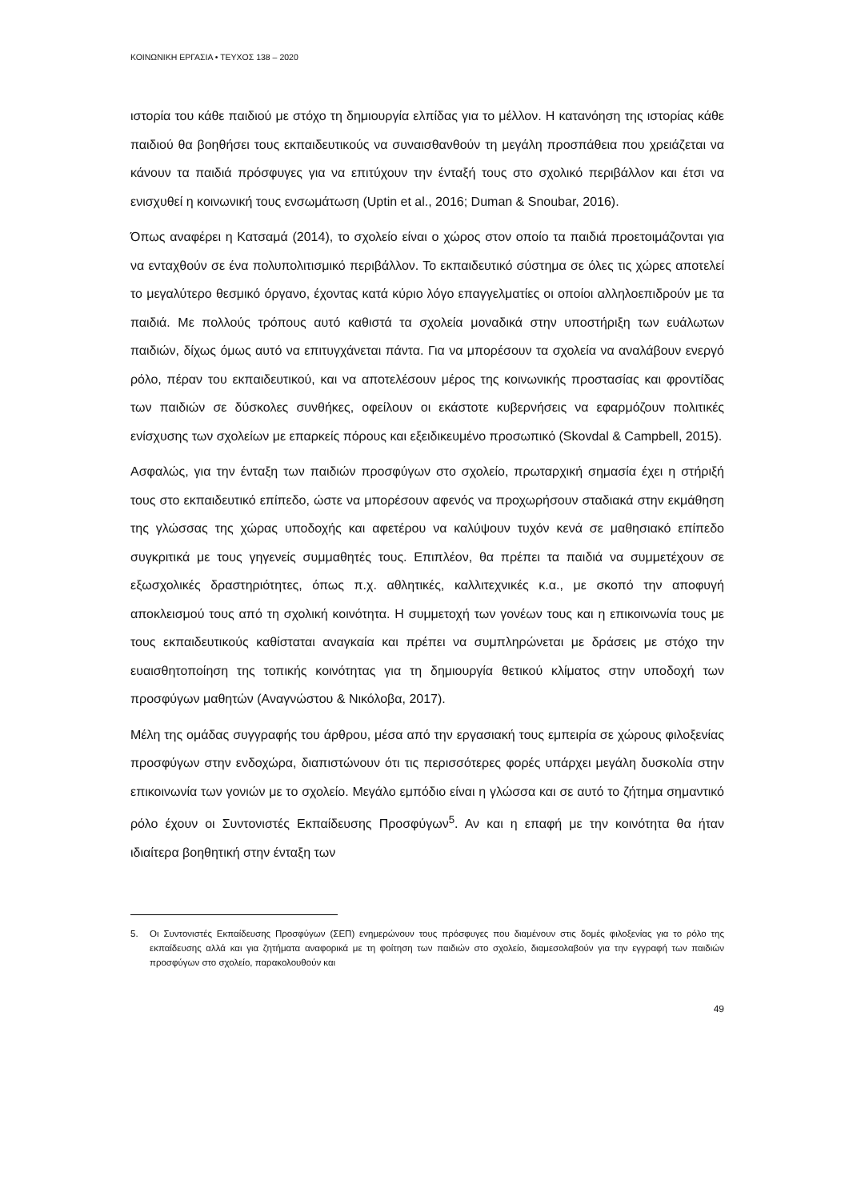ΚΟΙΝΩΝΙΚΗ ΕΡΓΑΣΙΑ • ΤΕΥΧΟΣ 138 – 2020
ιστορία του κάθε παιδιού με στόχο τη δημιουργία ελπίδας για το μέλλον. Η κατανόηση της ιστορίας κάθε παιδιού θα βοηθήσει τους εκπαιδευτικούς να συναισθανθούν τη μεγάλη προσπάθεια που χρειάζεται να κάνουν τα παιδιά πρόσφυγες για να επιτύχουν την ένταξή τους στο σχολικό περιβάλλον και έτσι να ενισχυθεί η κοινωνική τους ενσωμάτωση (Uptin et al., 2016; Duman & Snoubar, 2016).
Όπως αναφέρει η Κατσαμά (2014), το σχολείο είναι ο χώρος στον οποίο τα παιδιά προετοιμάζονται για να ενταχθούν σε ένα πολυπολιτισμικό περιβάλλον. Το εκπαιδευτικό σύστημα σε όλες τις χώρες αποτελεί το μεγαλύτερο θεσμικό όργανο, έχοντας κατά κύριο λόγο επαγγελματίες οι οποίοι αλληλοεπιδρούν με τα παιδιά. Με πολλούς τρόπους αυτό καθιστά τα σχολεία μοναδικά στην υποστήριξη των ευάλωτων παιδιών, δίχως όμως αυτό να επιτυγχάνεται πάντα. Για να μπορέσουν τα σχολεία να αναλάβουν ενεργό ρόλο, πέραν του εκπαιδευτικού, και να αποτελέσουν μέρος της κοινωνικής προστασίας και φροντίδας των παιδιών σε δύσκολες συνθήκες, οφείλουν οι εκάστοτε κυβερνήσεις να εφαρμόζουν πολιτικές ενίσχυσης των σχολείων με επαρκείς πόρους και εξειδικευμένο προσωπικό (Skovdal & Campbell, 2015).
Ασφαλώς, για την ένταξη των παιδιών προσφύγων στο σχολείο, πρωταρχική σημασία έχει η στήριξή τους στο εκπαιδευτικό επίπεδο, ώστε να μπορέσουν αφενός να προχωρήσουν σταδιακά στην εκμάθηση της γλώσσας της χώρας υποδοχής και αφετέρου να καλύψουν τυχόν κενά σε μαθησιακό επίπεδο συγκριτικά με τους γηγενείς συμμαθητές τους. Επιπλέον, θα πρέπει τα παιδιά να συμμετέχουν σε εξωσχολικές δραστηριότητες, όπως π.χ. αθλητικές, καλλιτεχνικές κ.α., με σκοπό την αποφυγή αποκλεισμού τους από τη σχολική κοινότητα. Η συμμετοχή των γονέων τους και η επικοινωνία τους με τους εκπαιδευτικούς καθίσταται αναγκαία και πρέπει να συμπληρώνεται με δράσεις με στόχο την ευαισθητοποίηση της τοπικής κοινότητας για τη δημιουργία θετικού κλίματος στην υποδοχή των προσφύγων μαθητών (Αναγνώστου & Νικόλοβα, 2017).
Μέλη της ομάδας συγγραφής του άρθρου, μέσα από την εργασιακή τους εμπειρία σε χώρους φιλοξενίας προσφύγων στην ενδοχώρα, διαπιστώνουν ότι τις περισσότερες φορές υπάρχει μεγάλη δυσκολία στην επικοινωνία των γονιών με το σχολείο. Μεγάλο εμπόδιο είναι η γλώσσα και σε αυτό το ζήτημα σημαντικό ρόλο έχουν οι Συντονιστές Εκπαίδευσης Προσφύγων<sup>5</sup>. Αν και η επαφή με την κοινότητα θα ήταν ιδιαίτερα βοηθητική στην ένταξη των
5. Οι Συντονιστές Εκπαίδευσης Προσφύγων (ΣΕΠ) ενημερώνουν τους πρόσφυγες που διαμένουν στις δομές φιλοξενίας για το ρόλο της εκπαίδευσης αλλά και για ζητήματα αναφορικά με τη φοίτηση των παιδιών στο σχολείο, διαμεσολαβούν για την εγγραφή των παιδιών προσφύγων στο σχολείο, παρακολουθούν και
49